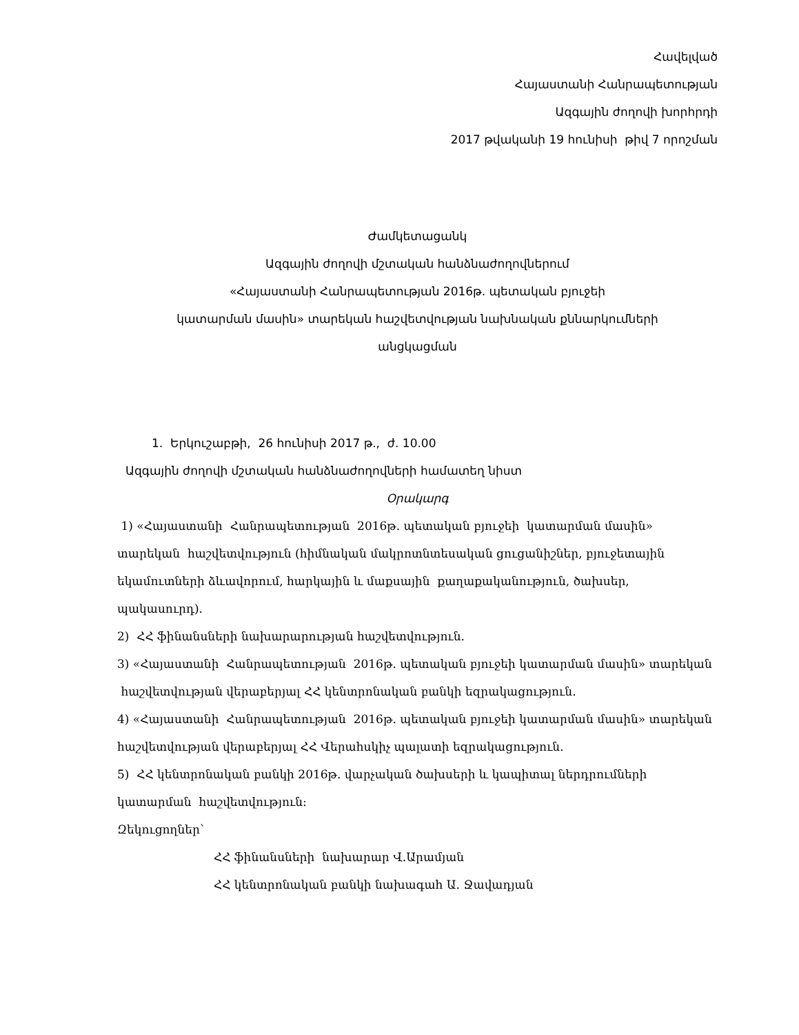Հավելված
Հայաստանի Հանրապետության
Ազգային ժողովի խորհրդի
2017 թվականի 19 հունիսի թիվ 7 որոշման
Ժամկետացանկ
Ազգային ժողովի մշտական հանձնաժողովներում
«Հայաստանի Հանրապետության 2016թ. պետական բյուջեի
կատարման մասին» տարեկան հաշվետվության նախնական քննարկումների
անցկացման
1. Երկուշաբթի, 26 հունիսի 2017 թ., ժ. 10.00
Ազգային ժողովի մշտական հանձնաժողովների համատեղ նիստ
Օրակարգ
1) «Հայաստանի Հանրապետության 2016թ. պետական բյուջեի կատարման մասին» տարեկան հաշվետվություն (հիմնական մակրոտնտեսական ցուցանիշներ, բյուջետային եկամուտների ձևավորում, հարկային և մաքսային քաղաքականություն, ծախսեր, պակասուրդ).
2) ՀՀ ֆինանսների նախարարության հաշվետվություն.
3) «Հայաստանի Հանրապետության 2016թ. պետական բյուջեի կատարման մասին» տարեկան հաշվետվության վերաբերյալ ՀՀ կենտրոնական բանկի եզրակացություն.
4) «Հայաստանի Հանրապետության 2016թ. պետական բյուջեի կատարման մասին» տարեկան հաշվետվության վերաբերյալ ՀՀ Վերահսկիչ պալատի եզրակացություն.
5) ՀՀ կենտրոնական բանկի 2016թ. վարչական ծախսերի և կապիտալ ներդրումների կատարման հաշվետվություն:
Զեկուցողներ`
ՀՀ ֆինանսների նախարար Վ.Արամյան
ՀՀ կենտրոնական բանկի նախագահ Ա. Ջավադյան